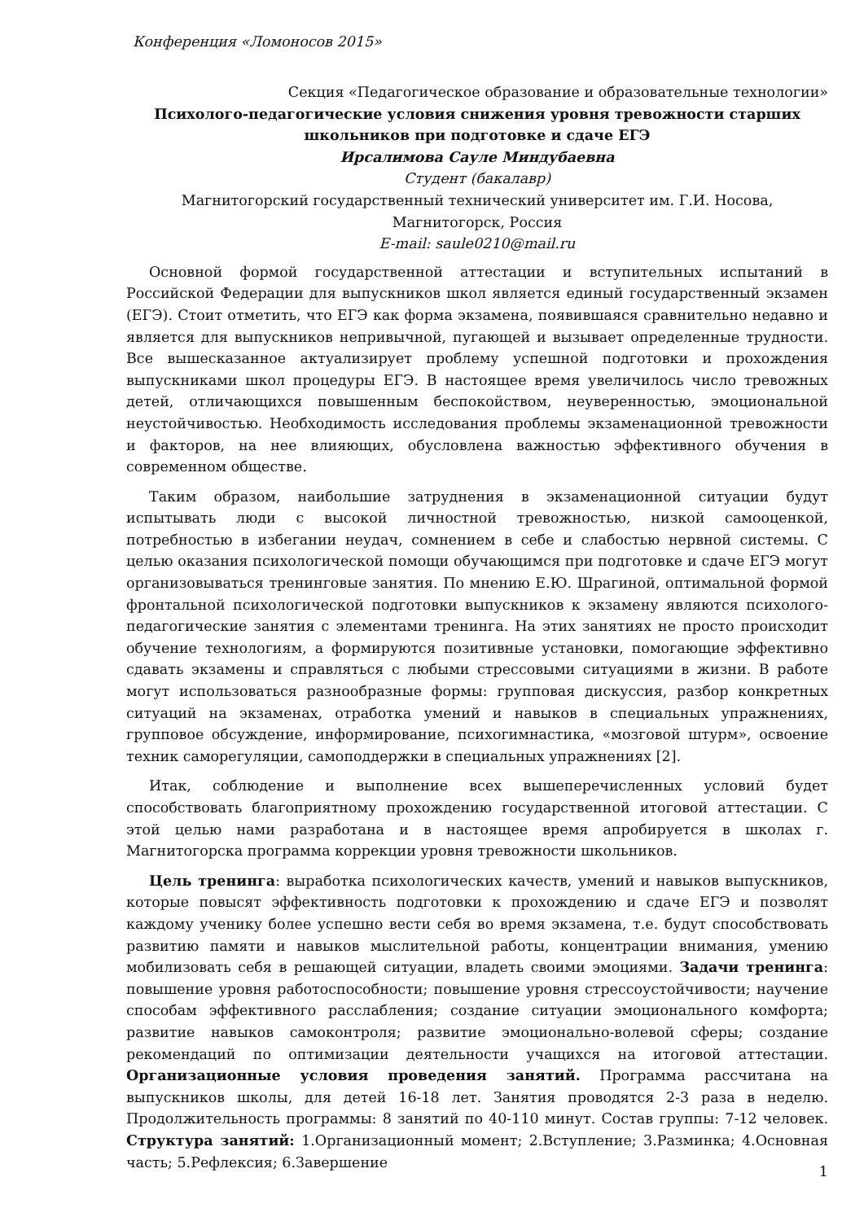Конференция «Ломоносов 2015»
Секция «Педагогическое образование и образовательные технологии»
Психолого-педагогические условия снижения уровня тревожности старших школьников при подготовке и сдаче ЕГЭ
Ирсалимова Сауле Миндубаевна
Студент (бакалавр)
Магнитогорский государственный технический университет им. Г.И. Носова, Магнитогорск, Россия
E-mail: saule0210@mail.ru
Основной формой государственной аттестации и вступительных испытаний в Российской Федерации для выпускников школ является единый государственный экзамен (ЕГЭ). Стоит отметить, что ЕГЭ как форма экзамена, появившаяся сравнительно недавно и является для выпускников непривычной, пугающей и вызывает определенные трудности. Все вышесказанное актуализирует проблему успешной подготовки и прохождения выпускниками школ процедуры ЕГЭ. В настоящее время увеличилось число тревожных детей, отличающихся повышенным беспокойством, неуверенностью, эмоциональной неустойчивостью. Необходимость исследования проблемы экзаменационной тревожности и факторов, на нее влияющих, обусловлена важностью эффективного обучения в современном обществе.
Таким образом, наибольшие затруднения в экзаменационной ситуации будут испытывать люди с высокой личностной тревожностью, низкой самооценкой, потребностью в избегании неудач, сомнением в себе и слабостью нервной системы. С целью оказания психологической помощи обучающимся при подготовке и сдаче ЕГЭ могут организовываться тренинговые занятия. По мнению Е.Ю. Шрагиной, оптимальной формой фронтальной психологической подготовки выпускников к экзамену являются психолого-педагогические занятия с элементами тренинга. На этих занятиях не просто происходит обучение технологиям, а формируются позитивные установки, помогающие эффективно сдавать экзамены и справляться с любыми стрессовыми ситуациями в жизни. В работе могут использоваться разнообразные формы: групповая дискуссия, разбор конкретных ситуаций на экзаменах, отработка умений и навыков в специальных упражнениях, групповое обсуждение, информирование, психогимнастика, «мозговой штурм», освоение техник саморегуляции, самоподдержки в специальных упражнениях [2].
Итак, соблюдение и выполнение всех вышеперечисленных условий будет способствовать благоприятному прохождению государственной итоговой аттестации. С этой целью нами разработана и в настоящее время апробируется в школах г. Магнитогорска программа коррекции уровня тревожности школьников.
Цель тренинга: выработка психологических качеств, умений и навыков выпускников, которые повысят эффективность подготовки к прохождению и сдаче ЕГЭ и позволят каждому ученику более успешно вести себя во время экзамена, т.е. будут способствовать развитию памяти и навыков мыслительной работы, концентрации внимания, умению мобилизовать себя в решающей ситуации, владеть своими эмоциями. Задачи тренинга: повышение уровня работоспособности; повышение уровня стрессоустойчивости; научение способам эффективного расслабления; создание ситуации эмоционального комфорта; развитие навыков самоконтроля; развитие эмоционально-волевой сферы; создание рекомендаций по оптимизации деятельности учащихся на итоговой аттестации. Организационные условия проведения занятий. Программа рассчитана на выпускников школы, для детей 16-18 лет. Занятия проводятся 2-3 раза в неделю. Продолжительность программы: 8 занятий по 40-110 минут. Состав группы: 7-12 человек. Структура занятий: 1.Организационный момент; 2.Вступление; 3.Разминка; 4.Основная часть; 5.Рефлексия; 6.Завершение
1